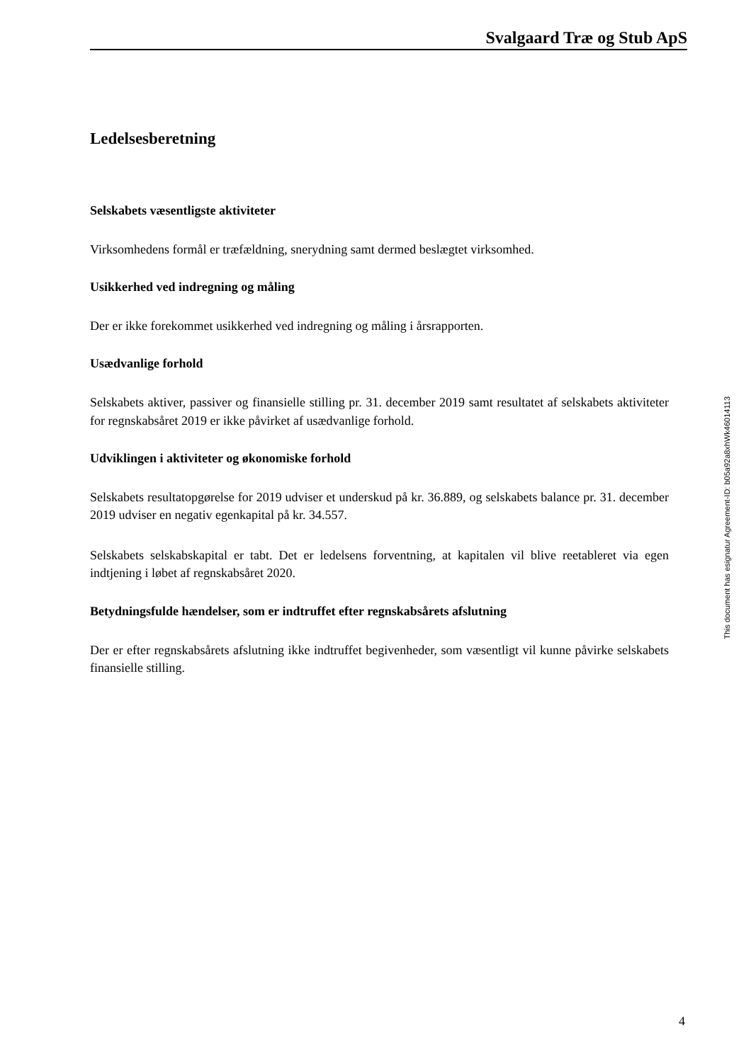Svalgaard Træ og Stub ApS
Ledelsesberetning
Selskabets væsentligste aktiviteter
Virksomhedens formål er træfældning, snerydning samt dermed beslægtet virksomhed.
Usikkerhed ved indregning og måling
Der er ikke forekommet usikkerhed ved indregning og måling i årsrapporten.
Usædvanlige forhold
Selskabets aktiver, passiver og finansielle stilling pr. 31. december 2019 samt resultatet af selskabets aktiviteter for regnskabsåret 2019 er ikke påvirket af usædvanlige forhold.
Udviklingen i aktiviteter og økonomiske forhold
Selskabets resultatopgørelse for 2019 udviser et underskud på kr. 36.889, og selskabets balance pr. 31. december 2019 udviser en negativ egenkapital på kr. 34.557.
Selskabets selskabskapital er tabt. Det er ledelsens forventning, at kapitalen vil blive reetableret via egen indtjening i løbet af regnskabsåret 2020.
Betydningsfulde hændelser, som er indtruffet efter regnskabsårets afslutning
Der er efter regnskabsårets afslutning ikke indtruffet begivenheder, som væsentligt vil kunne påvirke selskabets finansielle stilling.
This document has esignatur Agreement-ID: b05a92a8xhWk46014113
4